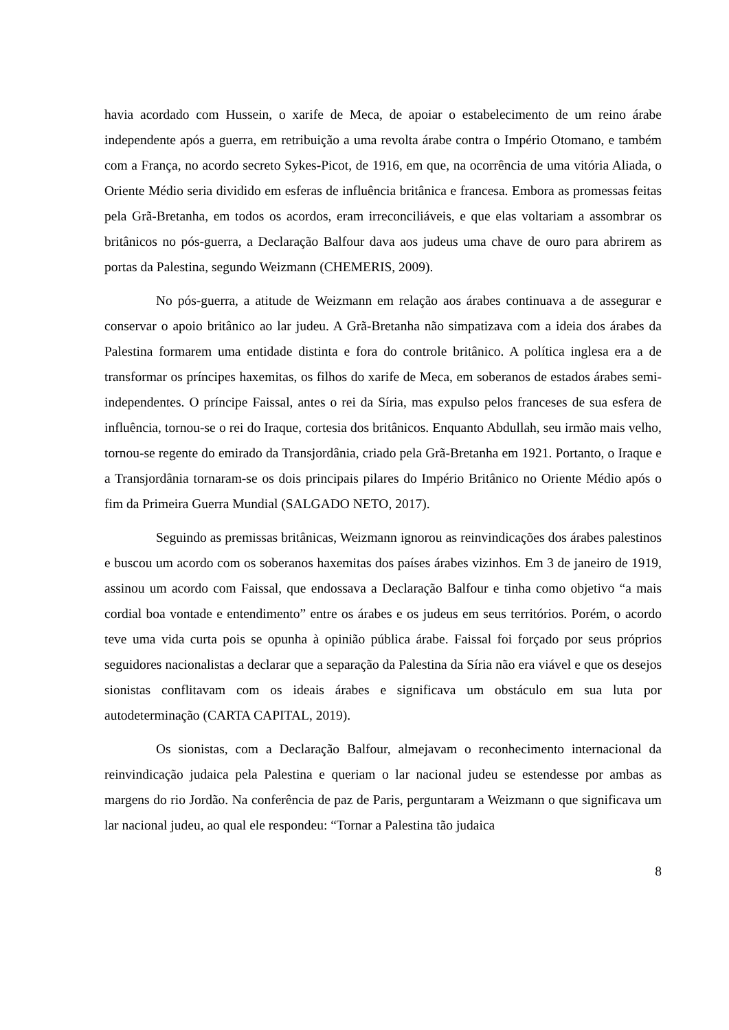havia acordado com Hussein, o xarife de Meca, de apoiar o estabelecimento de um reino árabe independente após a guerra, em retribuição a uma revolta árabe contra o Império Otomano, e também com a França, no acordo secreto Sykes-Picot, de 1916, em que, na ocorrência de uma vitória Aliada, o Oriente Médio seria dividido em esferas de influência britânica e francesa. Embora as promessas feitas pela Grã-Bretanha, em todos os acordos, eram irreconciliáveis, e que elas voltariam a assombrar os britânicos no pós-guerra, a Declaração Balfour dava aos judeus uma chave de ouro para abrirem as portas da Palestina, segundo Weizmann (CHEMERIS, 2009).
No pós-guerra, a atitude de Weizmann em relação aos árabes continuava a de assegurar e conservar o apoio britânico ao lar judeu. A Grã-Bretanha não simpatizava com a ideia dos árabes da Palestina formarem uma entidade distinta e fora do controle britânico. A política inglesa era a de transformar os príncipes haxemitas, os filhos do xarife de Meca, em soberanos de estados árabes semi-independentes. O príncipe Faissal, antes o rei da Síria, mas expulso pelos franceses de sua esfera de influência, tornou-se o rei do Iraque, cortesia dos britânicos. Enquanto Abdullah, seu irmão mais velho, tornou-se regente do emirado da Transjordânia, criado pela Grã-Bretanha em 1921. Portanto, o Iraque e a Transjordânia tornaram-se os dois principais pilares do Império Britânico no Oriente Médio após o fim da Primeira Guerra Mundial (SALGADO NETO, 2017).
Seguindo as premissas britânicas, Weizmann ignorou as reinvindicações dos árabes palestinos e buscou um acordo com os soberanos haxemitas dos países árabes vizinhos. Em 3 de janeiro de 1919, assinou um acordo com Faissal, que endossava a Declaração Balfour e tinha como objetivo “a mais cordial boa vontade e entendimento” entre os árabes e os judeus em seus territórios. Porém, o acordo teve uma vida curta pois se opunha à opinião pública árabe. Faissal foi forçado por seus próprios seguidores nacionalistas a declarar que a separação da Palestina da Síria não era viável e que os desejos sionistas conflitavam com os ideais árabes e significava um obstáculo em sua luta por autodeterminação (CARTA CAPITAL, 2019).
Os sionistas, com a Declaração Balfour, almejavam o reconhecimento internacional da reinvindicação judaica pela Palestina e queriam o lar nacional judeu se estendesse por ambas as margens do rio Jordão. Na conferência de paz de Paris, perguntaram a Weizmann o que significava um lar nacional judeu, ao qual ele respondeu: “Tornar a Palestina tão judaica
8